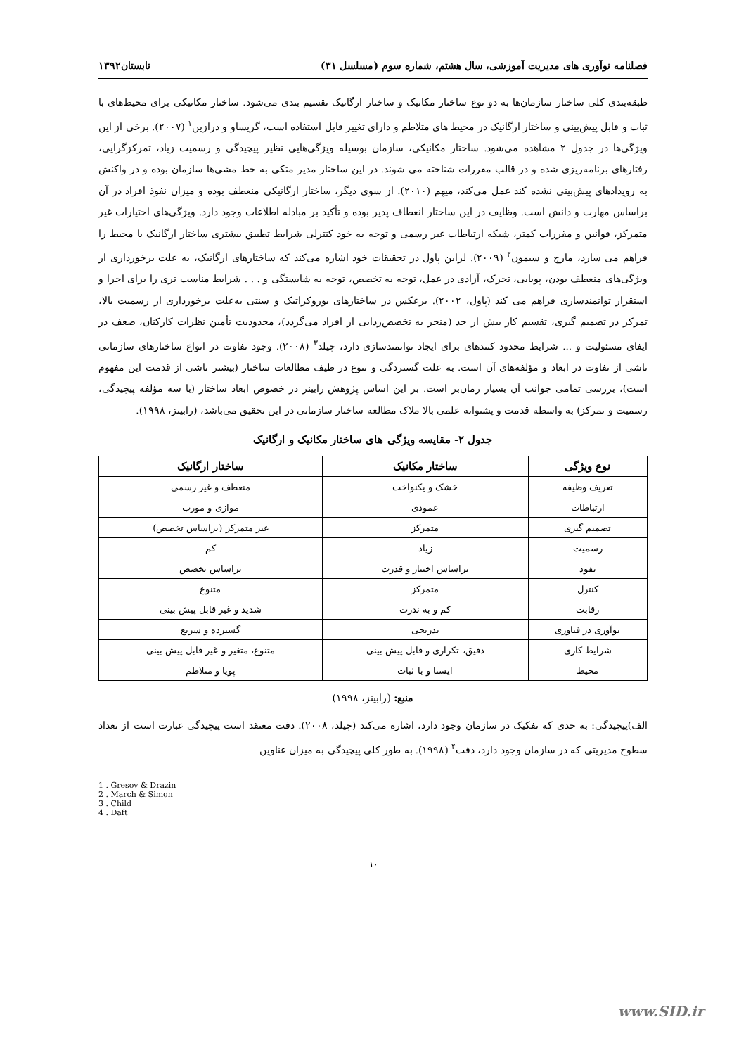فصلنامه نوآوری های مدیریت آموزشی، سال هشتم، شماره سوم (مسلسل ۳۱) تابستان۱۳۹۲
طبقه‌بندی کلی ساختار سازمان‌ها به دو نوع ساختار مکانیک و ساختار ارگانیک تقسیم بندی می‌شود. ساختار مکانیکی برای محیط‌های با ثبات و قابل پیش‌بینی و ساختار ارگانیک در محیط های متلاطم و دارای تغییر قابل استفاده است، گریساو و درازین<sup>۱</sup> (۲۰۰۷). برخی از این ویژگی‌ها در جدول ۲ مشاهده می‌شود. ساختار مکانیکی، سازمان بوسیله ویژگی‌هایی نظیر پیچیدگی و رسمیت زیاد، تمرکزگرایی، رفتارهای برنامه‌ریزی شده و در قالب مقررات شناخته می شوند. در این ساختار مدیر متکی به خط مشی‌ها سازمان بوده و در واکنش به رویدادهای پیش‌بینی نشده کند عمل می‌کند، میهم (۲۰۱۰). از سوی دیگر، ساختار ارگانیکی منعطف بوده و میزان نفوذ افراد در آن براساس مهارت و دانش است. وظایف در این ساختار انعطاف پذیر بوده و تأکید بر مبادله اطلاعات وجود دارد. ویژگی‌های اختیارات غیر متمرکز، قوانین و مقررات کمتر، شبکه ارتباطات غیر رسمی و توجه به خود کنترلی شرایط تطبیق بیشتری ساختار ارگانیک با محیط را فراهم می سازد، مارچ و سیمون<sup>۲</sup> (۲۰۰۹). لراین پاول در تحقیقات خود اشاره می‌کند که ساختارهای ارگانیک، به علت برخورداری از ویژگی‌های منعطف بودن، پویایی، تحرک، آزادی در عمل، توجه به تخصص، توجه به شایستگی و . . . شرایط مناسب تری را برای اجرا و استقرار توانمندسازی فراهم می کند (پاول، ۲۰۰۲). برعکس در ساختارهای بوروکراتیک و سنتی به‌علت برخورداری از رسمیت بالا، تمرکز در تصمیم گیری، تقسیم کار بیش از حد (منجر به تخصص‌زدایی از افراد می‌گردد)، محدودیت تأمین نظرات کارکنان، ضعف در ایفای مسئولیت و ... شرایط محدود کنندهای برای ایجاد توانمندسازی دارد، چیلد<sup>۳</sup> (۲۰۰۸). وجود تفاوت در انواع ساختارهای سازمانی ناشی از تفاوت در ابعاد و مؤلفه‌های آن است. به علت گستردگی و تنوع در طیف مطالعات ساختار (بیشتر ناشی از قدمت این مفهوم است)، بررسی تمامی جوانب آن بسیار زمان‌بر است. بر این اساس پژوهش رابینز در خصوص ابعاد ساختار (با سه مؤلفه پیچیدگی، رسمیت و تمرکز) به واسطه قدمت و پشتوانه علمی بالا ملاک مطالعه ساختار سازمانی در این تحقیق می‌باشد، (رابینز، ۱۹۹۸).
جدول ۲- مقایسه ویژگی های ساختار مکانیک و ارگانیک
| نوع ویژگی | ساختار مکانیک | ساختار ارگانیک |
| --- | --- | --- |
| تعریف وظیفه | خشک و یکنواخت | منعطف و غیر رسمی |
| ارتباطات | عمودی | موازی و مورب |
| تصمیم گیری | متمرکز | غیر متمرکز (براساس تخصص) |
| رسمیت | زیاد | کم |
| نفوذ | براساس اختیار و قدرت | براساس تخصص |
| کنترل | متمرکز | متنوع |
| رقابت | کم و به ندرت | شدید و غیر قابل پیش بینی |
| نوآوری در فناوری | تدریجی | گسترده و سریع |
| شرایط کاری | دقیق، تکراری و قابل پیش بینی | متنوع، متغیر و غیر قابل پیش بینی |
| محیط | ایستا و با ثبات | پویا و متلاطم |
منبع: (رابینز، ۱۹۹۸)
الف)پیچیدگی: به حدی که تفکیک در سازمان وجود دارد، اشاره می‌کند (چیلد، ۲۰۰۸). دفت معتقد است پیچیدگی عبارت است از تعداد سطوح مدیریتی که در سازمان وجود دارد، دفت<sup>۴</sup> (۱۹۹۸). به طور کلی پیچیدگی به میزان عناوین
1 . Gresov & Drazin
2 . March & Simon
3 . Child
4 . Daft
۱۰
www.SID.ir